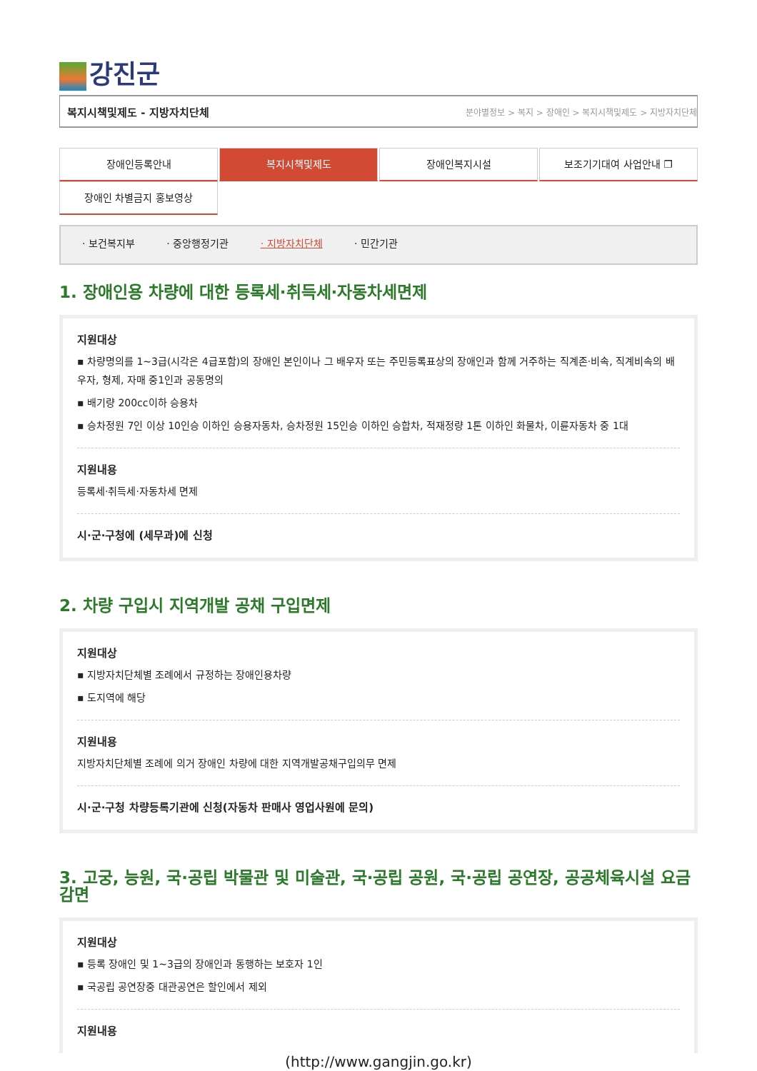강진군
복지시책및제도 - 지방자치단체 분야별정보 > 복지 > 장애인 > 복지시책및제도 > 지방자치단체
장애인등록안내
복지시책및제도
장애인복지시설
보조기기대여 사업안내 ❐
장애인 차별금지 홍보영상
· 보건복지부 · 중앙행정기관 · 지방자치단체 · 민간기관
1. 장애인용 차량에 대한 등록세·취득세·자동차세면제
지원대상
▪ 차량명의를 1~3급(시각은 4급포함)의 장애인 본인이나 그 배우자 또는 주민등록표상의 장애인과 함께 거주하는 직계존·비속, 직계비속의 배우자, 형제, 자매 중1인과 공동명의
▪ 배기량 200cc이하 승용차
▪ 승차정원 7인 이상 10인승 이하인 승용자동차, 승차정원 15인승 이하인 승합차, 적재정량 1톤 이하인 화물차, 이륜자동차 중 1대
지원내용
등록세·취득세·자동차세 면제
시·군·구청에 (세무과)에 신청
2. 차량 구입시 지역개발 공채 구입면제
지원대상
▪ 지방자치단체별 조례에서 규정하는 장애인용차량
▪ 도지역에 해당
지원내용
지방자치단체별 조례에 의거 장애인 차량에 대한 지역개발공채구입의무 면제
시·군·구청 차량등록기관에 신청(자동차 판매사 영업사원에 문의)
3. 고궁, 능원, 국·공립 박물관 및 미술관, 국·공립 공원, 국·공립 공연장, 공공체육시설 요금감면
지원대상
▪ 등록 장애인 및 1~3급의 장애인과 동행하는 보호자 1인
▪ 국공립 공연장중 대관공연은 할인에서 제외
지원내용
(http://www.gangjin.go.kr)